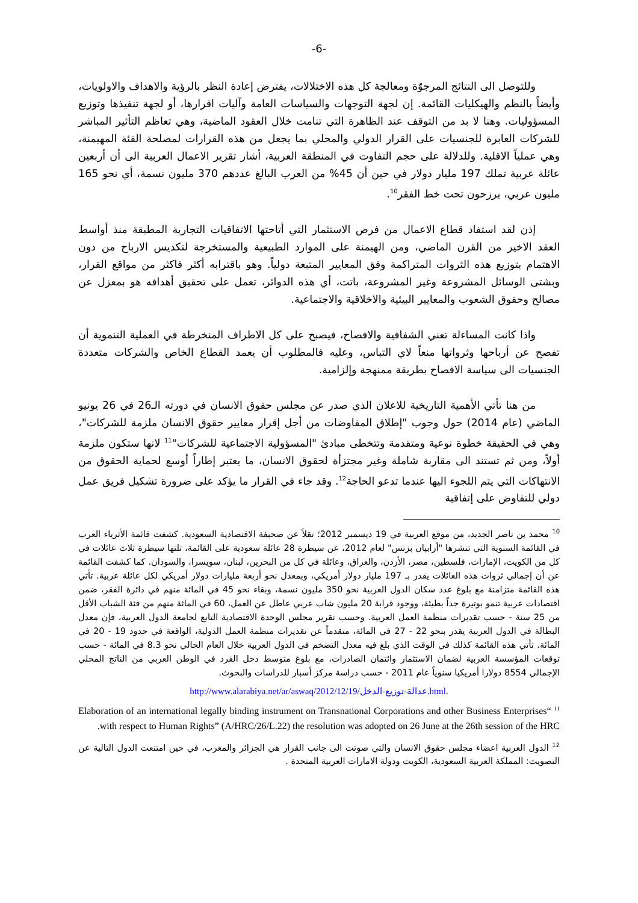-6-
وللتوصل الى النتائج المرجوّة ومعالجة كل هذه الاختلالات، يفترض إعادة النظر بالرؤية والاهداف والاولويات، وأيضاً بالنظم والهيكليات القائمة. إن لجهة التوجهات والسياسات العامة وآليات اقرارها، أو لجهة تنفيذها وتوزيع المسؤوليات. وهنا لا بد من التوقف عند الظاهرة التي تنامت خلال العقود الماضية، وهي تعاظم التأثير المباشر للشركات العابرة للجنسيات على القرار الدولي والمحلي بما يجعل من هذه القرارات لمصلحة الفئة المهيمنة، وهي عملياً الاقلية. وللدلالة على حجم التفاوت في المنطقة العربية، أشار تقرير الاعمال العربية الى أن أربعين عائلة عربية تملك 197 مليار دولار في حين أن 45% من العرب البالغ عددهم 370 مليون نسمة، أي نحو 165 مليون عربي، يرزحون تحت خط الفقر<sup>10</sup>.
إذن لقد استفاد قطاع الاعمال من فرص الاستثمار التي أتاحتها الاتفاقيات التجارية المطبقة منذ أواسط العقد الاخير من القرن الماضي، ومن الهيمنة على الموارد الطبيعية والمستخرجة لتكديس الارباح من دون الاهتمام بتوزيع هذه الثروات المتراكمة وفق المعايير المتبعة دولياً. وهو باقترابه أكثر فاكثر من مواقع القرار، وبشتى الوسائل المشروعة وغير المشروعة، باتت، أي هذه الدوائر، تعمل على تحقيق أهدافه هو بمعزل عن مصالح وحقوق الشعوب والمعايير البيئية والاخلاقية والاجتماعية.
واذا كانت المساءلة تعني الشفافية والافصاح، فيصبح على كل الاطراف المنخرطة في العملية التنموية أن تفصح عن أرباحها وثرواتها منعاً لاي التباس، وعليه فالمطلوب أن يعمد القطاع الخاص والشركات متعددة الجنسيات الى سياسة الافصاح بطريقة ممنهجة وإلزامية.
من هنا تأتي الأهمية التاريخية للاعلان الذي صدر عن مجلس حقوق الانسان في دورته الـ26 في 26 يونيو الماضي (عام 2014) حول وجوب "إطلاق المفاوضات من أجل إقرار معايير حقوق الانسان ملزمة للشركات"، وهي في الحقيقة خطوة نوعية ومتقدمة وتتخطى مبادئ "المسؤولية الاجتماعية للشركات"<sup>11</sup> لانها ستكون ملزمة أولاً، ومن ثم تستند الى مقاربة شاملة وغير مجتزأة لحقوق الانسان، ما يعتبر إطاراً أوسع لحماية الحقوق من الانتهاكات التي يتم اللجوء اليها عندما تدعو الحاجة<sup>12</sup>. وقد جاء في القرار ما يؤكد على ضرورة تشكيل فريق عمل دولي للتفاوض على إتفاقية
<sup>10</sup> محمد بن ناصر الجديد، من موقع العربية في 19 ديسمبر 2012؛ نقلاً عن صحيفة الاقتصادية السعودية. كشفت قائمة الأثرياء العرب في القائمة السنوية التي تنشرها "أرابيان بزنس" لعام 2012، عن سيطرة 28 عائلة سعودية على القائمة، تلتها سيطرة ثلاث عائلات في كل من الكويت، الإمارات، فلسطين، مصر، الأردن، والعراق، وعائلة في كل من البحرين، لبنان، سويسرا، والسودان. كما كشفت القائمة عن أن إجمالي ثروات هذه العائلات يقدر بـ 197 مليار دولار أمريكي، وبمعدل نحو أربعة مليارات دولار أمريكي لكل عائلة عربية. تأتي هذه القائمة متزامنة مع بلوغ عدد سكان الدول العربية نحو 350 مليون نسمة، وبقاء نحو 45 في المائة منهم في دائرة الفقر، ضمن اقتصادات عربية تنمو بوتيرة جداً بطيئة، ووجود قرابة 20 مليون شاب عربي عاطل عن العمل، 60 في المائة منهم من فئة الشباب الأقل من 25 سنة - حسب تقديرات منظمة العمل العربية. وحسب تقرير مجلس الوحدة الاقتصادية التابع لجامعة الدول العربية، فإن معدل البطالة في الدول العربية يقدر بنحو 22 - 27 في المائة، متقدماً عن تقديرات منظمة العمل الدولية، الواقعة في حدود 19 - 20 في المائة. تأتي هذه القائمة كذلك في الوقت الذي بلغ فيه معدل التضخم في الدول العربية خلال العام الحالي نحو 8.3 في المائة - حسب توقعات المؤسسة العربية لضمان الاستثمار وائتمان الصادرات، مع بلوغ متوسط دخل الفرد في الوطن العربي من الناتج المحلي الإجمالي 8554 دولارا أمريكيا سنوياً عام 2011 - حسب دراسة مركز أسبار للدراسات والبحوث.
http://www.alarabiya.net/ar/aswaq/2012/12/19/عدالة-توزيع-الدخل.html.
<sup>11</sup> “Elaboration of an international legally binding instrument on Transnational Corporations and other Business Enterprises with respect to Human Rights” (A/HRC/26/L.22) the resolution was adopted on 26 June at the 26th session of the HRC.
<sup>12</sup> الدول العربية اعضاء مجلس حقوق الانسان والتي صوتت الى جانب القرار هي الجزائر والمغرب، في حين امتنعت الدول التالية عن التصويت: المملكة العربية السعودية، الكويت ودولة الامارات العربية المتحدة .